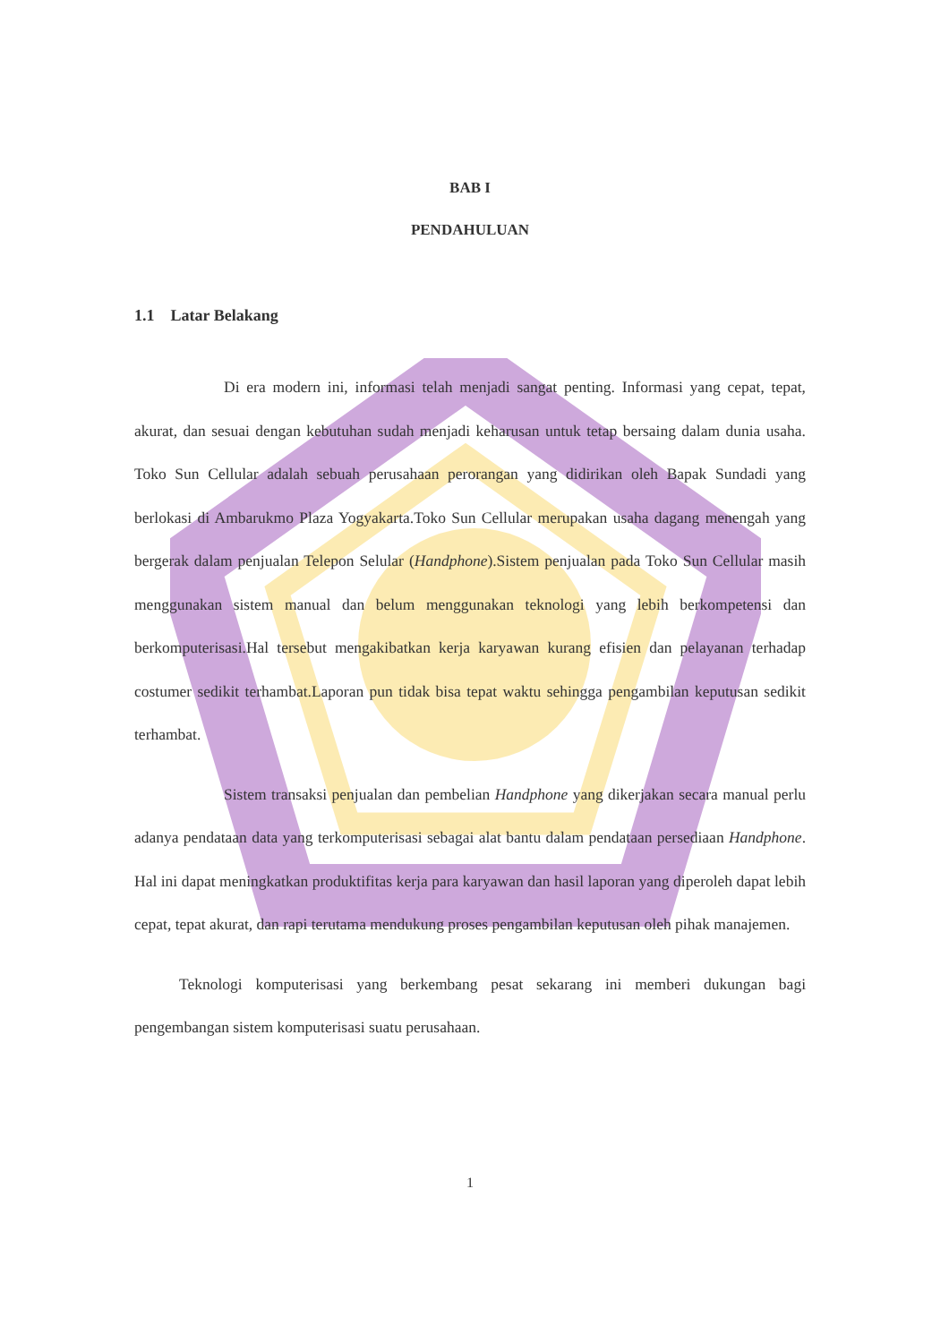BAB I
PENDAHULUAN
1.1 Latar Belakang
Di era modern ini, informasi telah menjadi sangat penting. Informasi yang cepat, tepat, akurat, dan sesuai dengan kebutuhan sudah menjadi keharusan untuk tetap bersaing dalam dunia usaha. Toko Sun Cellular adalah sebuah perusahaan perorangan yang didirikan oleh Bapak Sundadi yang berlokasi di Ambarukmo Plaza Yogyakarta.Toko Sun Cellular merupakan usaha dagang menengah yang bergerak dalam penjualan Telepon Selular (Handphone).Sistem penjualan pada Toko Sun Cellular masih menggunakan sistem manual dan belum menggunakan teknologi yang lebih berkompetensi dan berkomputerisasi.Hal tersebut mengakibatkan kerja karyawan kurang efisien dan pelayanan terhadap costumer sedikit terhambat.Laporan pun tidak bisa tepat waktu sehingga pengambilan keputusan sedikit terhambat.
Sistem transaksi penjualan dan pembelian Handphone yang dikerjakan secara manual perlu adanya pendataan data yang terkomputerisasi sebagai alat bantu dalam pendataan persediaan Handphone. Hal ini dapat meningkatkan produktifitas kerja para karyawan dan hasil laporan yang diperoleh dapat lebih cepat, tepat akurat, dan rapi terutama mendukung proses pengambilan keputusan oleh pihak manajemen.
Teknologi komputerisasi yang berkembang pesat sekarang ini memberi dukungan bagi pengembangan sistem komputerisasi suatu perusahaan.
1